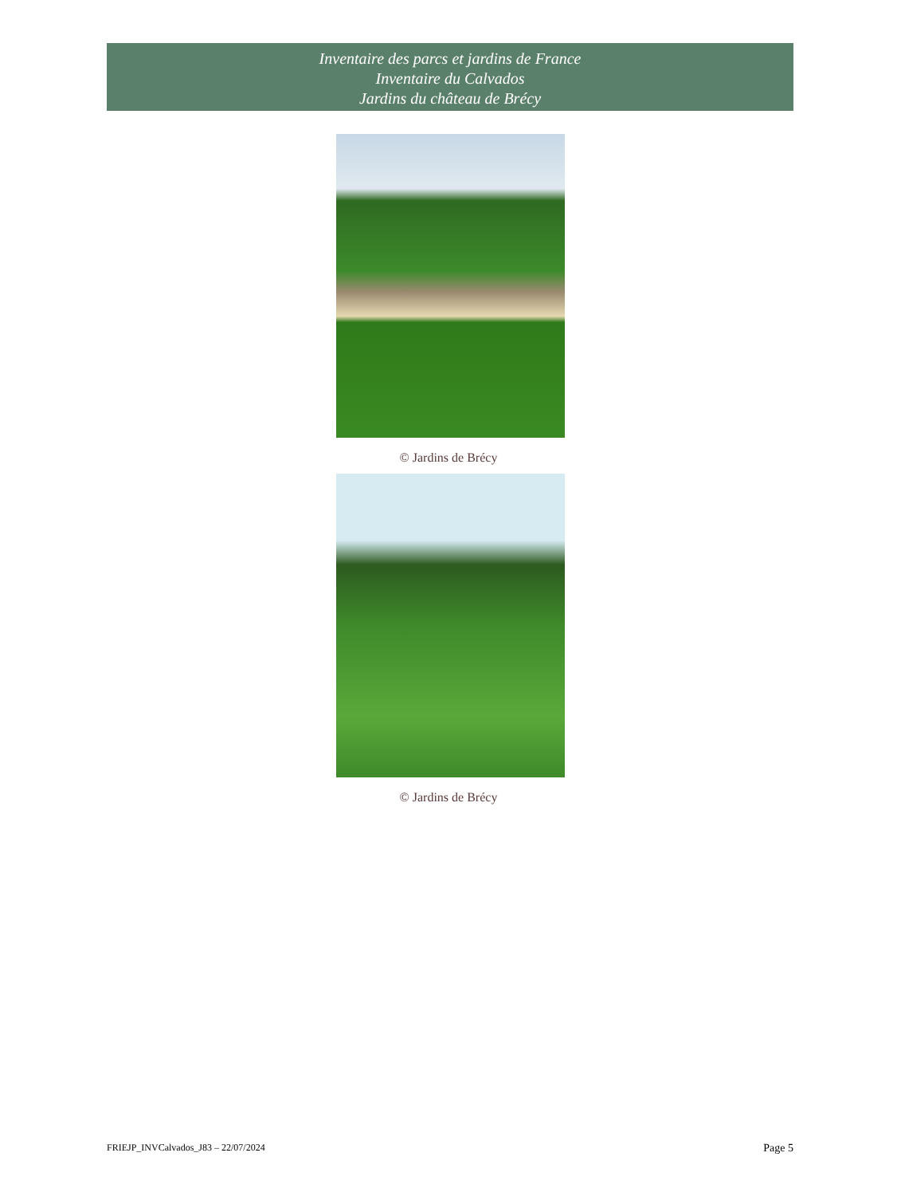Inventaire des parcs et jardins de France
Inventaire du Calvados
Jardins du château de Brécy
© Jardins de Brécy
© Jardins de Brécy
FRIEJP_INVCalvados_J83 – 22/07/2024 Page 5